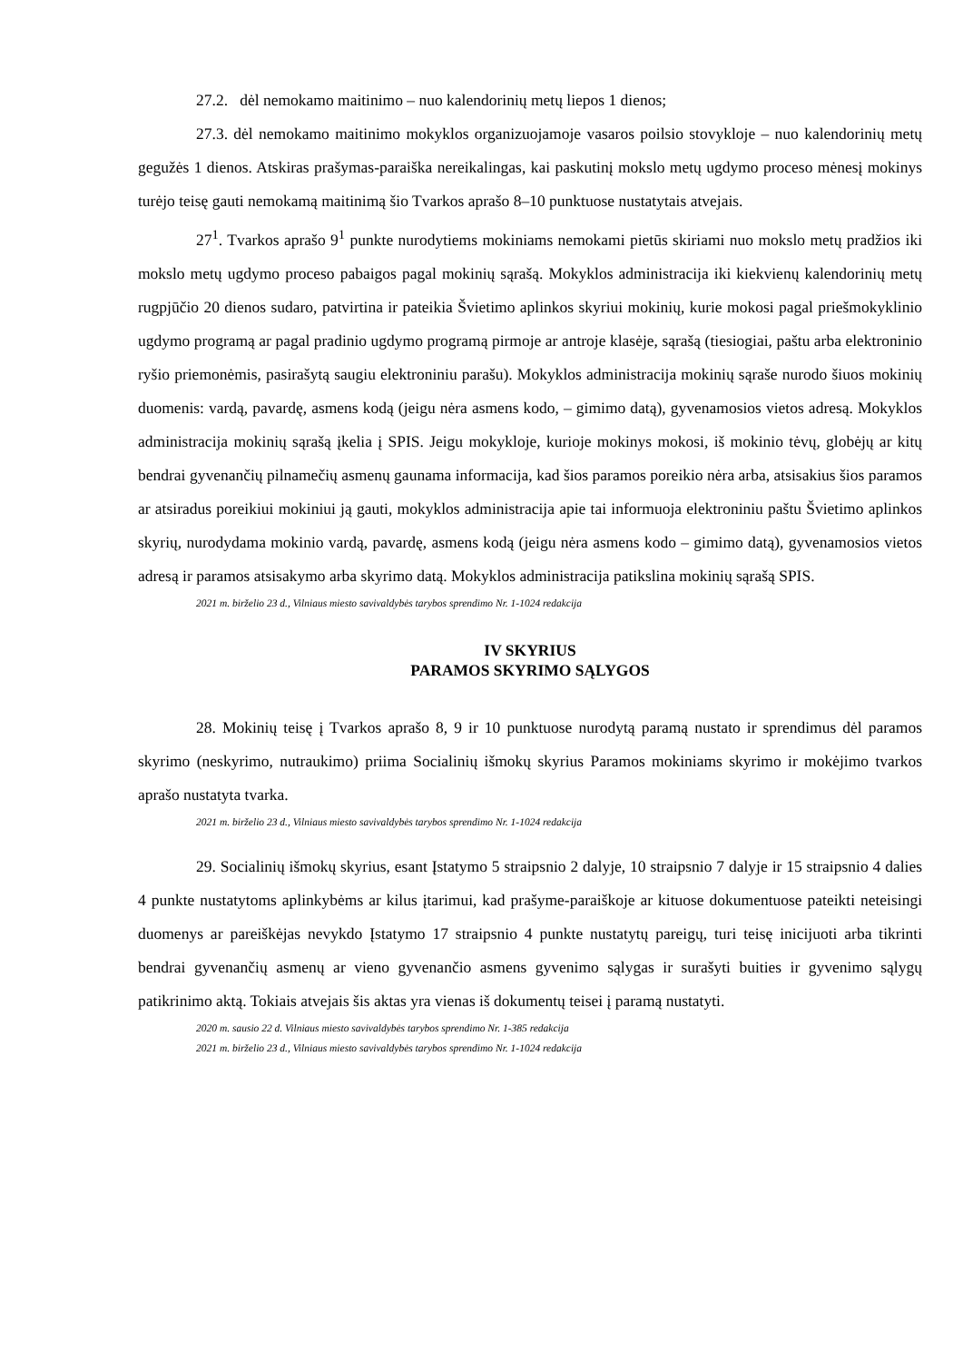27.2. dėl nemokamo maitinimo – nuo kalendorinių metų liepos 1 dienos;
27.3. dėl nemokamo maitinimo mokyklos organizuojamoje vasaros poilsio stovykloje – nuo kalendorinių metų gegužės 1 dienos. Atskiras prašymas-paraiška nereikalingas, kai paskutinį mokslo metų ugdymo proceso mėnesį mokinys turėjo teisę gauti nemokamą maitinimą šio Tvarkos aprašo 8–10 punktuose nustatytais atvejais.
27<sup>1</sup>. Tvarkos aprašo 9<sup>1</sup> punkte nurodytiems mokiniams nemokami pietūs skiriami nuo mokslo metų pradžios iki mokslo metų ugdymo proceso pabaigos pagal mokinių sąrašą. Mokyklos administracija iki kiekvienų kalendorinių metų rugpjūčio 20 dienos sudaro, patvirtina ir pateikia Švietimo aplinkos skyriui mokinių, kurie mokosi pagal priešmokyklinio ugdymo programą ar pagal pradinio ugdymo programą pirmoje ar antroje klasėje, sąrašą (tiesiogiai, paštu arba elektroninio ryšio priemonėmis, pasirašytą saugiu elektroniniu parašu). Mokyklos administracija mokinių sąraše nurodo šiuos mokinių duomenis: vardą, pavardę, asmens kodą (jeigu nėra asmens kodo, – gimimo datą), gyvenamosios vietos adresą. Mokyklos administracija mokinių sąrašą įkelia į SPIS. Jeigu mokykloje, kurioje mokinys mokosi, iš mokinio tėvų, globėjų ar kitų bendrai gyvenančių pilnamečių asmenų gaunama informacija, kad šios paramos poreikio nėra arba, atsisakius šios paramos ar atsiradus poreikiui mokiniui ją gauti, mokyklos administracija apie tai informuoja elektroniniu paštu Švietimo aplinkos skyrių, nurodydama mokinio vardą, pavardę, asmens kodą (jeigu nėra asmens kodo – gimimo datą), gyvenamosios vietos adresą ir paramos atsisakymo arba skyrimo datą. Mokyklos administracija patikslina mokinių sąrašą SPIS.
2021 m. birželio 23 d., Vilniaus miesto savivaldybės tarybos sprendimo Nr. 1-1024 redakcija
IV SKYRIUS
PARAMOS SKYRIMO SĄLYGOS
28. Mokinių teisę į Tvarkos aprašo 8, 9 ir 10 punktuose nurodytą paramą nustato ir sprendimus dėl paramos skyrimo (neskyrimo, nutraukimo) priima Socialinių išmokų skyrius Paramos mokiniams skyrimo ir mokėjimo tvarkos aprašo nustatyta tvarka.
2021 m. birželio 23 d., Vilniaus miesto savivaldybės tarybos sprendimo Nr. 1-1024 redakcija
29. Socialinių išmokų skyrius, esant Įstatymo 5 straipsnio 2 dalyje, 10 straipsnio 7 dalyje ir 15 straipsnio 4 dalies 4 punkte nustatytoms aplinkybėms ar kilus įtarimui, kad prašyme-paraiškoje ar kituose dokumentuose pateikti neteisingi duomenys ar pareiškėjas nevykdo Įstatymo 17 straipsnio 4 punkte nustatytų pareigų, turi teisę inicijuoti arba tikrinti bendrai gyvenančių asmenų ar vieno gyvenančio asmens gyvenimo sąlygas ir surašyti buities ir gyvenimo sąlygų patikrinimo aktą. Tokiais atvejais šis aktas yra vienas iš dokumentų teisei į paramą nustatyti.
2020 m. sausio 22 d. Vilniaus miesto savivaldybės tarybos sprendimo Nr. 1-385 redakcija
2021 m. birželio 23 d., Vilniaus miesto savivaldybės tarybos sprendimo Nr. 1-1024 redakcija